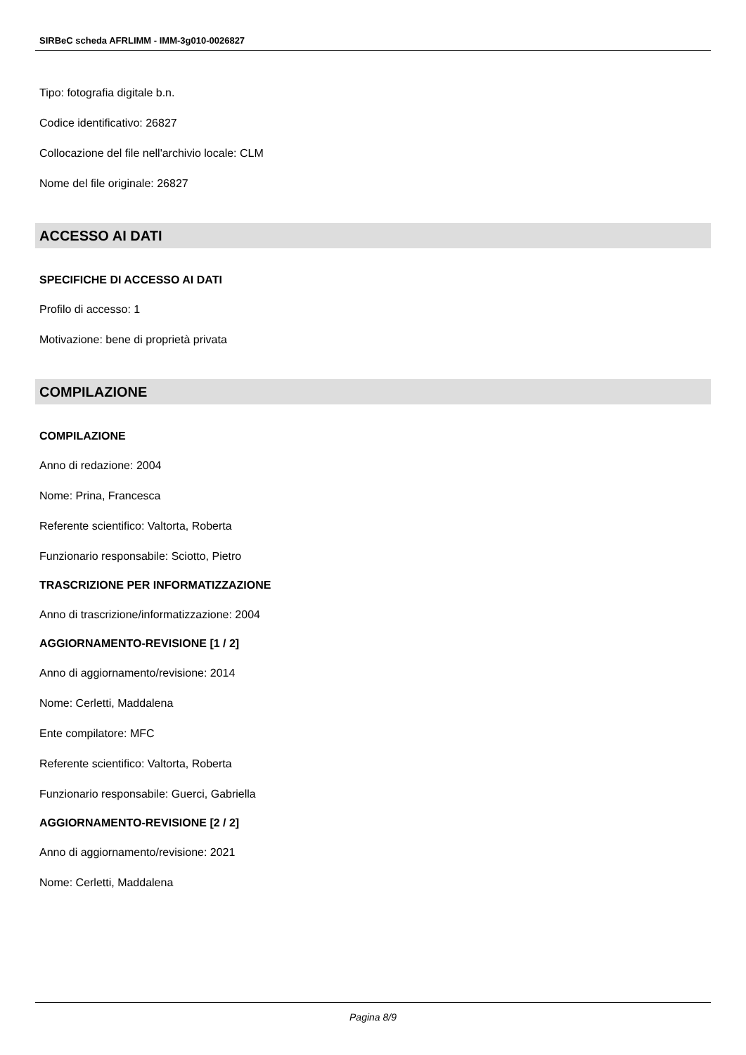SIRBeC scheda AFRLIMM - IMM-3g010-0026827
Tipo: fotografia digitale b.n.
Codice identificativo: 26827
Collocazione del file nell'archivio locale: CLM
Nome del file originale: 26827
ACCESSO AI DATI
SPECIFICHE DI ACCESSO AI DATI
Profilo di accesso: 1
Motivazione: bene di proprietà privata
COMPILAZIONE
COMPILAZIONE
Anno di redazione: 2004
Nome: Prina, Francesca
Referente scientifico: Valtorta, Roberta
Funzionario responsabile: Sciotto, Pietro
TRASCRIZIONE PER INFORMATIZZAZIONE
Anno di trascrizione/informatizzazione: 2004
AGGIORNAMENTO-REVISIONE [1 / 2]
Anno di aggiornamento/revisione: 2014
Nome: Cerletti, Maddalena
Ente compilatore: MFC
Referente scientifico: Valtorta, Roberta
Funzionario responsabile: Guerci, Gabriella
AGGIORNAMENTO-REVISIONE [2 / 2]
Anno di aggiornamento/revisione: 2021
Nome: Cerletti, Maddalena
Pagina 8/9